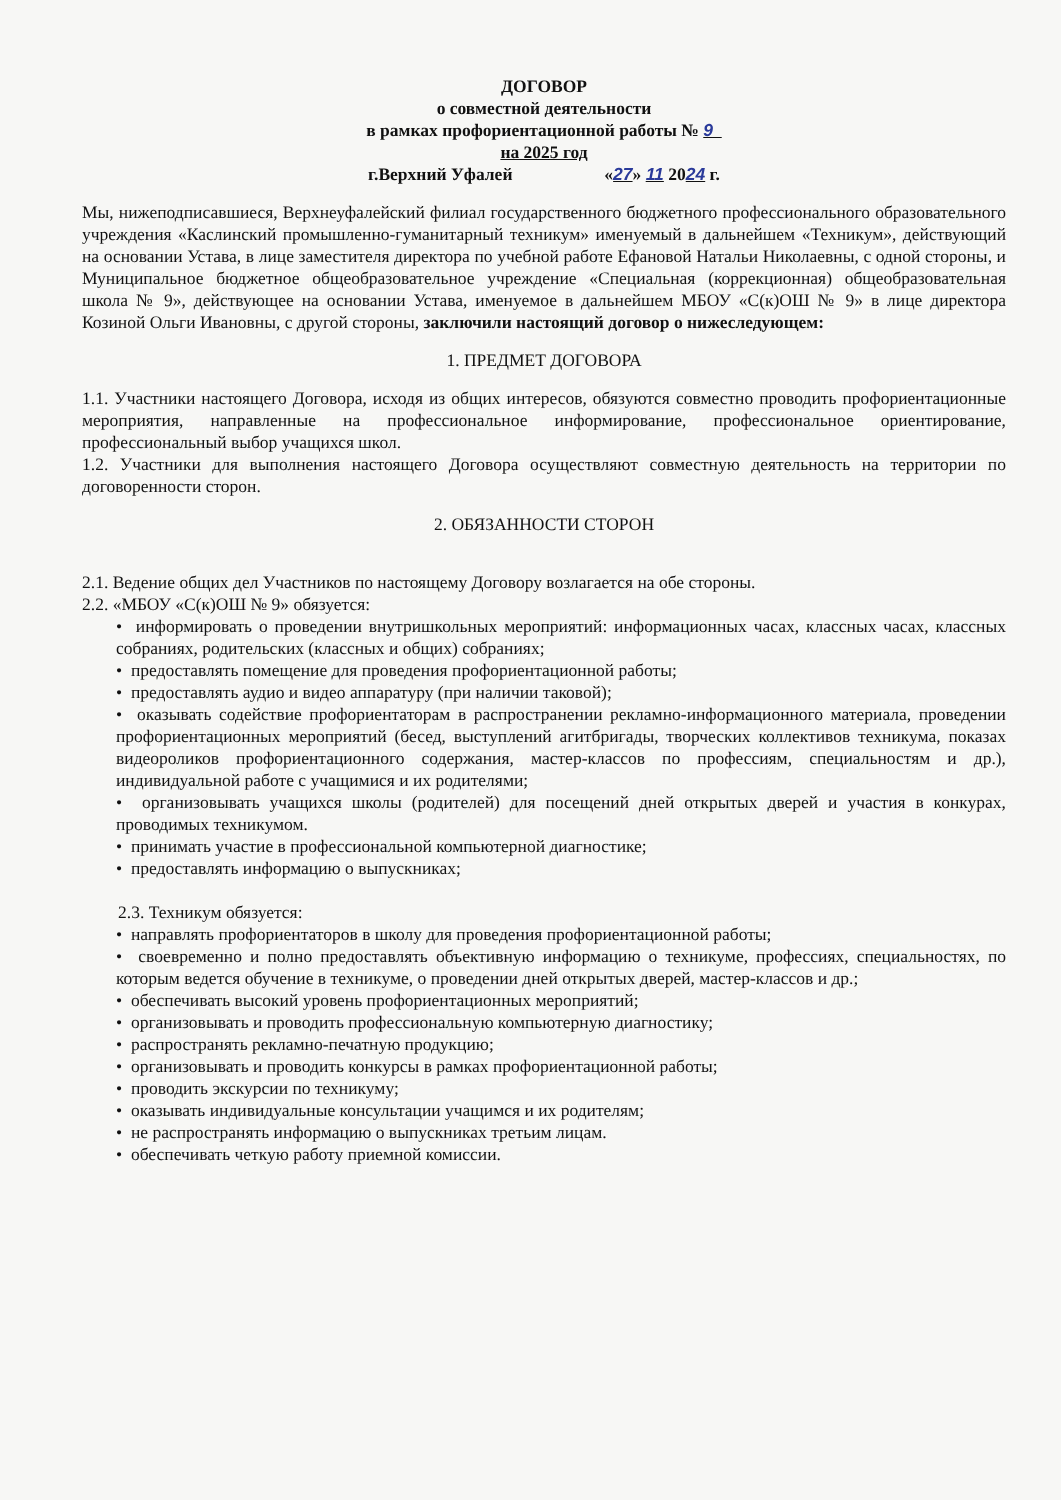ДОГОВОР
о совместной деятельности
в рамках профориентационной работы № 9
на 2025 год
г.Верхний Уфалей «27» 11 2024 г.
Мы, нижеподписавшиеся, Верхнеуфалейский филиал государственного бюджетного профессионального образовательного учреждения «Каслинский промышленно-гуманитарный техникум» именуемый в дальнейшем «Техникум», действующий на основании Устава, в лице заместителя директора по учебной работе Ефановой Натальи Николаевны, с одной стороны, и Муниципальное бюджетное общеобразовательное учреждение «Специальная (коррекционная) общеобразовательная школа № 9», действующее на основании Устава, именуемое в дальнейшем МБОУ «С(к)ОШ № 9» в лице директора Козиной Ольги Ивановны, с другой стороны, заключили настоящий договор о нижеследующем:
1. ПРЕДМЕТ ДОГОВОРА
1.1. Участники настоящего Договора, исходя из общих интересов, обязуются совместно проводить профориентационные мероприятия, направленные на профессиональное информирование, профессиональное ориентирование, профессиональный выбор учащихся школ.
1.2. Участники для выполнения настоящего Договора осуществляют совместную деятельность на территории по договоренности сторон.
2. ОБЯЗАННОСТИ СТОРОН
2.1. Ведение общих дел Участников по настоящему Договору возлагается на обе стороны.
2.2. «МБОУ «С(к)ОШ № 9» обязуется:
• информировать о проведении внутришкольных мероприятий: информационных часах, классных часах, классных собраниях, родительских (классных и общих) собраниях;
• предоставлять помещение для проведения профориентационной работы;
• предоставлять аудио и видео аппаратуру (при наличии таковой);
• оказывать содействие профориентаторам в распространении рекламно-информационного материала, проведении профориентационных мероприятий (бесед, выступлений агитбригады, творческих коллективов техникума, показах видеороликов профориентационного содержания, мастер-классов по профессиям, специальностям и др.), индивидуальной работе с учащимися и их родителями;
• организовывать учащихся школы (родителей) для посещений дней открытых дверей и участия в конкурах, проводимых техникумом.
• принимать участие в профессиональной компьютерной диагностике;
• предоставлять информацию о выпускниках;
2.3. Техникум обязуется:
• направлять профориентаторов в школу для проведения профориентационной работы;
• своевременно и полно предоставлять объективную информацию о техникуме, профессиях, специальностях, по которым ведется обучение в техникуме, о проведении дней открытых дверей, мастер-классов и др.;
• обеспечивать высокий уровень профориентационных мероприятий;
• организовывать и проводить профессиональную компьютерную диагностику;
• распространять рекламно-печатную продукцию;
• организовывать и проводить конкурсы в рамках профориентационной работы;
• проводить экскурсии по техникуму;
• оказывать индивидуальные консультации учащимся и их родителям;
• не распространять информацию о выпускниках третьим лицам.
• обеспечивать четкую работу приемной комиссии.